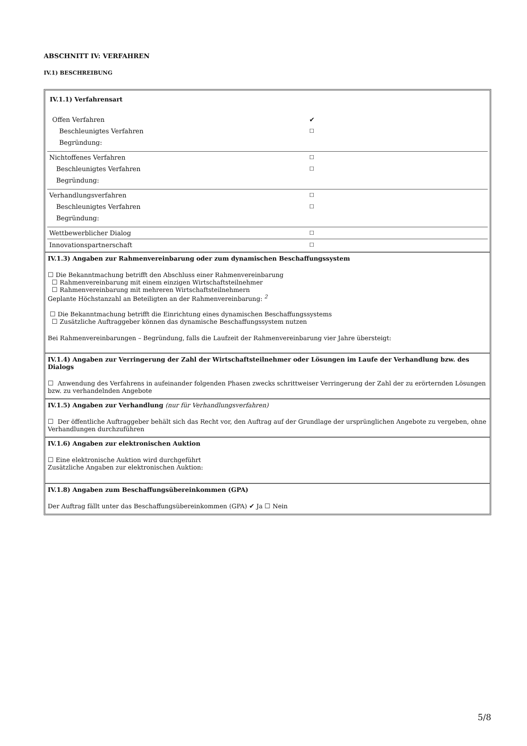ABSCHNITT IV: VERFAHREN
IV.1) BESCHREIBUNG
IV.1.1) Verfahrensart
| Offen Verfahren | ✔ |
| Beschleunigtes Verfahren | ☐ |
| Begründung: | |
| Nichtoffenes Verfahren | ☐ |
| Beschleunigtes Verfahren | ☐ |
| Begründung: | |
| Verhandlungsverfahren | ☐ |
| Beschleunigtes Verfahren | ☐ |
| Begründung: | |
| Wettbewerblicher Dialog | ☐ |
| Innovationspartnerschaft | ☐ |
IV.1.3) Angaben zur Rahmenvereinbarung oder zum dynamischen Beschaffungssystem
☐ Die Bekanntmachung betrifft den Abschluss einer Rahmenvereinbarung
☐ Rahmenvereinbarung mit einem einzigen Wirtschaftsteilnehmer
☐ Rahmenvereinbarung mit mehreren Wirtschaftsteilnehmern
Geplante Höchstanzahl an Beteiligten an der Rahmenvereinbarung: <sup>2</sup>
☐ Die Bekanntmachung betrifft die Einrichtung eines dynamischen Beschaffungssystems
☐ Zusätzliche Auftraggeber können das dynamische Beschaffungssystem nutzen
Bei Rahmenvereinbarungen – Begründung, falls die Laufzeit der Rahmenvereinbarung vier Jahre übersteigt:
IV.1.4) Angaben zur Verringerung der Zahl der Wirtschaftsteilnehmer oder Lösungen im Laufe der Verhandlung bzw. des Dialogs
☐ Anwendung des Verfahrens in aufeinander folgenden Phasen zwecks schrittweiser Verringerung der Zahl der zu erörternden Lösungen bzw. zu verhandelnden Angebote
IV.1.5) Angaben zur Verhandlung (nur für Verhandlungsverfahren)
☐ Der öffentliche Auftraggeber behält sich das Recht vor, den Auftrag auf der Grundlage der ursprünglichen Angebote zu vergeben, ohne Verhandlungen durchzuführen
IV.1.6) Angaben zur elektronischen Auktion
☐ Eine elektronische Auktion wird durchgeführt
Zusätzliche Angaben zur elektronischen Auktion:
IV.1.8) Angaben zum Beschaffungsübereinkommen (GPA)
Der Auftrag fällt unter das Beschaffungsübereinkommen (GPA) ✔ Ja ☐ Nein
5/8